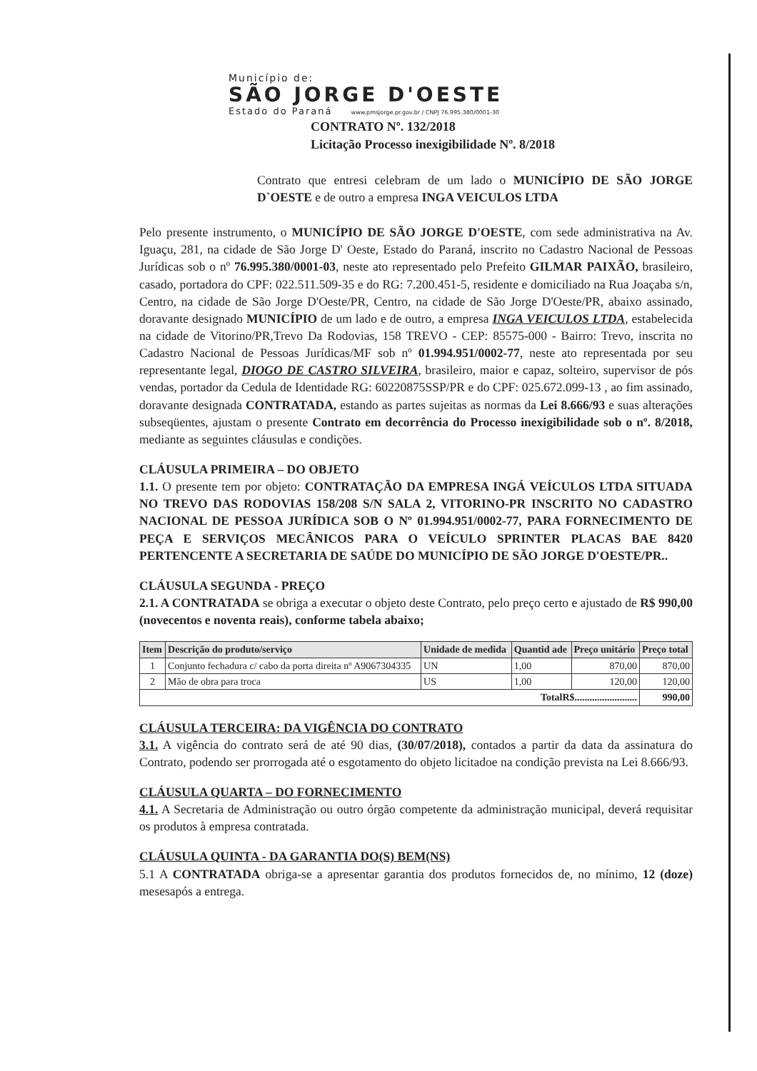Município de:
SÃO JORGE D'OESTE
Estado do Paraná www.pmsjorge.pr.gov.br / CNPJ 76.995.380/0001-30
CONTRATO Nº. 132/2018
Licitação Processo inexigibilidade Nº. 8/2018
Contrato que entresi celebram de um lado o MUNICÍPIO DE SÃO JORGE D`OESTE e de outro a empresa INGA VEICULOS LTDA
Pelo presente instrumento, o MUNICÍPIO DE SÃO JORGE D'OESTE, com sede administrativa na Av. Iguaçu, 281, na cidade de São Jorge D' Oeste, Estado do Paraná, inscrito no Cadastro Nacional de Pessoas Jurídicas sob o nº 76.995.380/0001-03, neste ato representado pelo Prefeito GILMAR PAIXÃO, brasileiro, casado, portadora do CPF: 022.511.509-35 e do RG: 7.200.451-5, residente e domiciliado na Rua Joaçaba s/n, Centro, na cidade de São Jorge D'Oeste/PR, Centro, na cidade de São Jorge D'Oeste/PR, abaixo assinado, doravante designado MUNICÍPIO de um lado e de outro, a empresa INGA VEICULOS LTDA, estabelecida na cidade de Vitorino/PR,Trevo Da Rodovias, 158 TREVO - CEP: 85575-000 - Bairro: Trevo, inscrita no Cadastro Nacional de Pessoas Jurídicas/MF sob nº 01.994.951/0002-77, neste ato representada por seu representante legal, DIOGO DE CASTRO SILVEIRA, brasileiro, maior e capaz, solteiro, supervisor de pós vendas, portador da Cedula de Identidade RG: 60220875SSP/PR e do CPF: 025.672.099-13 , ao fim assinado, doravante designada CONTRATADA, estando as partes sujeitas as normas da Lei 8.666/93 e suas alterações subseqüentes, ajustam o presente Contrato em decorrência do Processo inexigibilidade sob o nº. 8/2018, mediante as seguintes cláusulas e condições.
CLÁUSULA PRIMEIRA – DO OBJETO
1.1. O presente tem por objeto: CONTRATAÇÃO DA EMPRESA INGÁ VEÍCULOS LTDA SITUADA NO TREVO DAS RODOVIAS 158/208 S/N SALA 2, VITORINO-PR INSCRITO NO CADASTRO NACIONAL DE PESSOA JURÍDICA SOB O Nº 01.994.951/0002-77, PARA FORNECIMENTO DE PEÇA E SERVIÇOS MECÂNICOS PARA O VEÍCULO SPRINTER PLACAS BAE 8420 PERTENCENTE A SECRETARIA DE SAÚDE DO MUNICÍPIO DE SÃO JORGE D'OESTE/PR..
CLÁUSULA SEGUNDA - PREÇO
2.1. A CONTRATADA se obriga a executar o objeto deste Contrato, pelo preço certo e ajustado de R$ 990,00 (novecentos e noventa reais), conforme tabela abaixo;
| Item | Descrição do produto/serviço | Unidade de medida | Quantid ade | Preço unitário | Preço total |
| --- | --- | --- | --- | --- | --- |
| 1 | Conjunto fechadura c/ cabo da porta direita nº A9067304335 | UN | 1,00 | 870,00 | 870,00 |
| 2 | Mão de obra para troca | US | 1,00 | 120,00 | 120,00 |
| TotalR$......................... | | | | | 990,00 |
CLÁUSULA TERCEIRA: DA VIGÊNCIA DO CONTRATO
3.1. A vigência do contrato será de até 90 dias, (30/07/2018), contados a partir da data da assinatura do Contrato, podendo ser prorrogada até o esgotamento do objeto licitadoe na condição prevista na Lei 8.666/93.
CLÁUSULA QUARTA – DO FORNECIMENTO
4.1. A Secretaria de Administração ou outro órgão competente da administração municipal, deverá requisitar os produtos à empresa contratada.
CLÁUSULA QUINTA - DA GARANTIA DO(S) BEM(NS)
5.1 A CONTRATADA obriga-se a apresentar garantia dos produtos fornecidos de, no mínimo, 12 (doze) mesesapós a entrega.